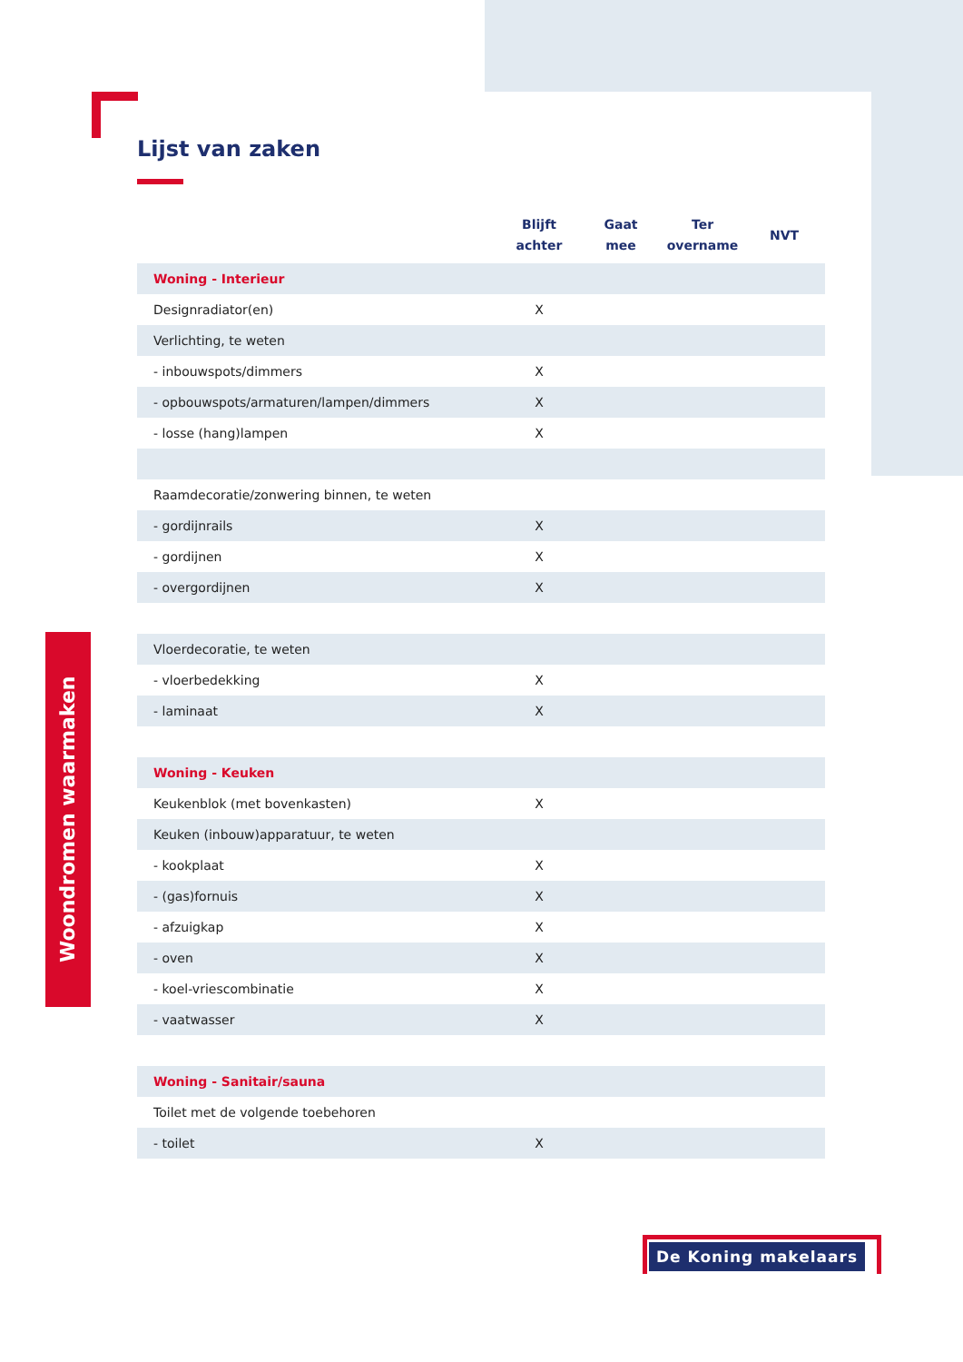Lijst van zaken
| | Blijft achter | Gaat mee | Ter overname | NVT |
| --- | --- | --- | --- | --- |
| Woning - Interieur | | | | |
| Designradiator(en) | X | | | |
| Verlichting, te weten | | | | |
| - inbouwspots/dimmers | X | | | |
| - opbouwspots/armaturen/lampen/dimmers | X | | | |
| - losse (hang)lampen | X | | | |
| Raamdecoratie/zonwering binnen, te weten | | | | |
| - gordijnrails | X | | | |
| - gordijnen | X | | | |
| - overgordijnen | X | | | |
| Vloerdecoratie, te weten | | | | |
| - vloerbedekking | X | | | |
| - laminaat | X | | | |
| Woning - Keuken | | | | |
| Keukenblok (met bovenkasten) | X | | | |
| Keuken (inbouw)apparatuur, te weten | | | | |
| - kookplaat | X | | | |
| - (gas)fornuis | X | | | |
| - afzuigkap | X | | | |
| - oven | X | | | |
| - koel-vriescombinatie | X | | | |
| - vaatwasser | X | | | |
| Woning - Sanitair/sauna | | | | |
| Toilet met de volgende toebehoren | | | | |
| - toilet | X | | | |
Woondromen waarmaken
De Koning makelaars